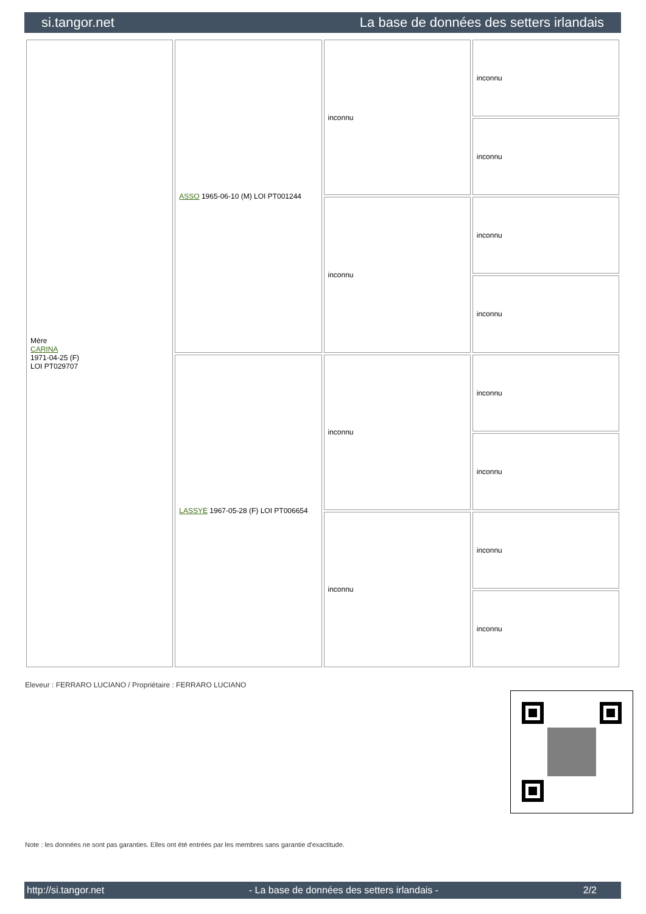si.tangor.net La base de données des setters irlandais
| Mère CARINA 1971-04-25 (F) LOI PT029707 | ASSO 1965-06-10 (M) LOI PT001244 | inconnu | inconnu |
| | | | inconnu |
| | | inconnu | inconnu |
| | | | inconnu |
| | LASSYE 1967-05-28 (F) LOI PT006654 | inconnu | inconnu |
| | | | inconnu |
| | | inconnu | inconnu |
| | | | inconnu |
Eleveur : FERRARO LUCIANO / Propriétaire : FERRARO LUCIANO
Note : les données ne sont pas garanties. Elles ont été entrées par les membres sans garantie d'exactitude.
http://si.tangor.net - La base de données des setters irlandais - 2/2